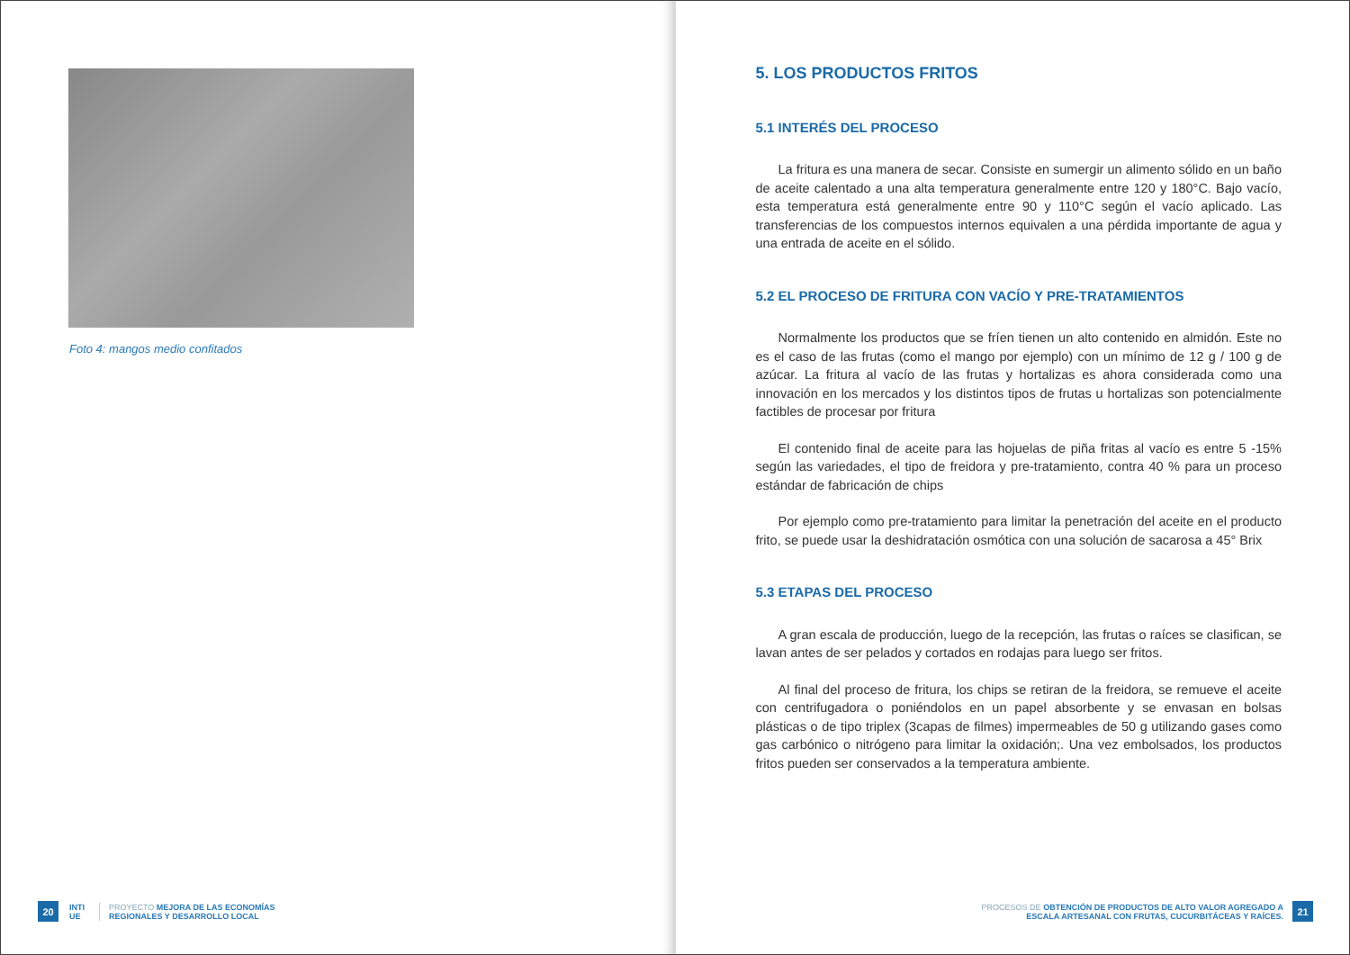Foto 4: mangos medio confitados
20
INTI
UE
PROYECTO MEJORA DE LAS ECONOMÍAS
REGIONALES Y DESARROLLO LOCAL
5. LOS PRODUCTOS FRITOS
5.1 INTERÉS DEL PROCESO
La fritura es una manera de secar. Consiste en sumergir un alimento sólido en un baño de aceite calentado a una alta temperatura generalmente entre 120 y 180°C. Bajo vacío, esta temperatura está generalmente entre 90 y 110°C según el vacío aplicado. Las transferencias de los compuestos internos equivalen a una pérdida importante de agua y una entrada de aceite en el sólido.
5.2 EL PROCESO DE FRITURA CON VACÍO Y PRE-TRATAMIENTOS
Normalmente los productos que se fríen tienen un alto contenido en almidón. Este no es el caso de las frutas (como el mango por ejemplo) con un mínimo de 12 g / 100 g de azúcar. La fritura al vacío de las frutas y hortalizas es ahora considerada como una innovación en los mercados y los distintos tipos de frutas u hortalizas son potencialmente factibles de procesar por fritura
El contenido final de aceite para las hojuelas de piña fritas al vacío es entre 5 -15% según las variedades, el tipo de freidora y pre-tratamiento, contra 40 % para un proceso estándar de fabricación de chips
Por ejemplo como pre-tratamiento para limitar la penetración del aceite en el producto frito, se puede usar la deshidratación osmótica con una solución de sacarosa a 45° Brix
5.3 ETAPAS DEL PROCESO
A gran escala de producción, luego de la recepción, las frutas o raíces se clasifican, se lavan antes de ser pelados y cortados en rodajas para luego ser fritos.
Al final del proceso de fritura, los chips se retiran de la freidora, se remueve el aceite con centrifugadora o poniéndolos en un papel absorbente y se envasan en bolsas plásticas o de tipo triplex (3capas de filmes) impermeables de 50 g utilizando gases como gas carbónico o nitrógeno para limitar la oxidación;. Una vez embolsados, los productos fritos pueden ser conservados a la temperatura ambiente.
PROCESOS DE OBTENCIÓN DE PRODUCTOS DE ALTO VALOR AGREGADO A
ESCALA ARTESANAL CON FRUTAS, CUCURBITÁCEAS Y RAÍCES.
21